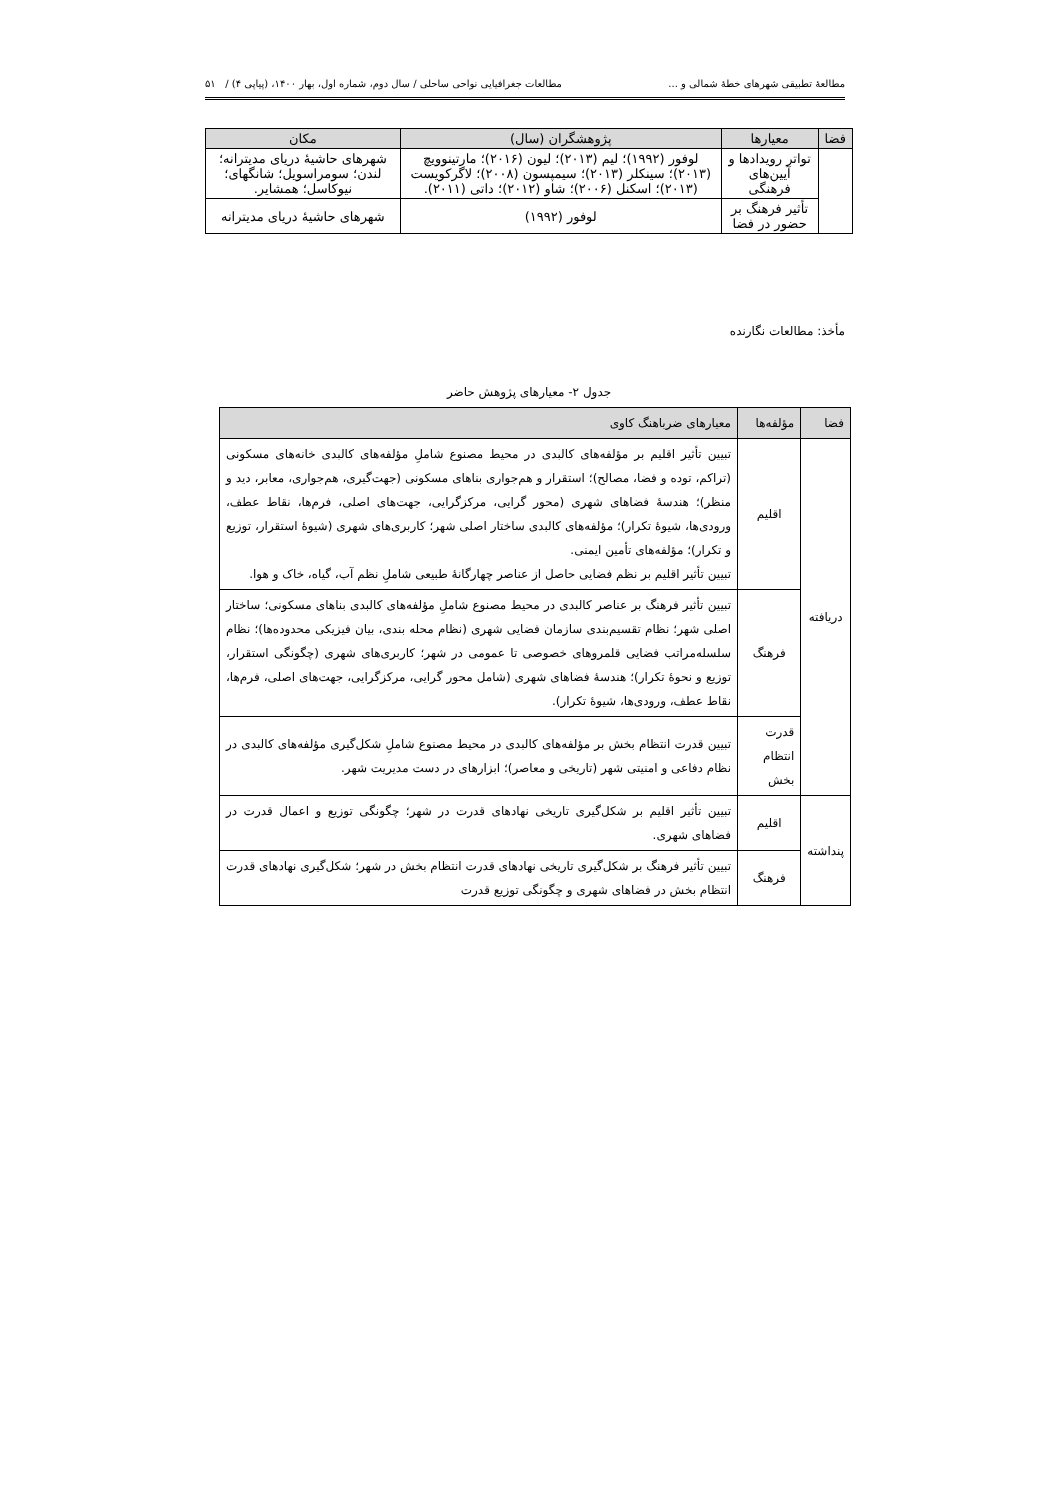مطالعهٔ تطبیقی شهرهای خطهٔ شمالی و ... مطالعات جغرافیایی نواحی ساحلی / سال دوم، شماره اول، بهار ۱۴۰۰، (پیاپی ۴) / ۵۱
| فضا | معیارها | پژوهشگران (سال) | مکان |
| --- | --- | --- | --- |
| | تواتر رویدادها و آیین‌های فرهنگی | لوفور (۱۹۹۲)؛ لیم (۲۰۱۳)؛ لیون (۲۰۱۶)؛ مارتینوویچ (۲۰۱۳)؛ سینکلر (۲۰۱۳)؛ سیمپسون (۲۰۰۸)؛ لاگرکویست (۲۰۱۳)؛ اسکنل (۲۰۰۶)؛ شاو (۲۰۱۲)؛ داتی (۲۰۱۱). | شهرهای حاشیهٔ دریای مدیترانه؛ لندن؛ سومراسویل؛ شانگهای؛ نیوکاسل؛ همشایر. |
| | تأثیر فرهنگ بر حضور در فضا | لوفور (۱۹۹۲) | شهرهای حاشیهٔ دریای مدیترانه |
مأخذ: مطالعات نگارنده
جدول ۲- معیارهای پژوهش حاضر
| فضا | مؤلفه‌ها | معیارهای ضرباهنگ کاوی |
| --- | --- | --- |
| دریافته | اقلیم | تبیین تأثیر اقلیم بر مؤلفه‌های کالبدی در محیط مصنوع شاملِ مؤلفه‌های کالبدی خانه‌های مسکونی (تراکم، توده و فضا، مصالح)؛ استقرار و هم‌جواری بناهای مسکونی (جهت‌گیری، هم‌جواری، معابر، دید و منظر)؛ هندسهٔ فضاهای شهری (محور گرایی، مرکزگرایی، جهت‌های اصلی، فرم‌ها، نقاط عطف، ورودی‌ها، شیوهٔ تکرار)؛ مؤلفه‌های کالبدی ساختار اصلی شهر؛ کاربری‌های شهری (شیوهٔ استقرار، توزیع و تکرار)؛ مؤلفه‌های تأمین ایمنی. تبیین تأثیر اقلیم بر نظم فضایی حاصل از عناصر چهارگانهٔ طبیعی شاملِ نظم آب، گیاه، خاک و هوا. |
| | فرهنگ | تبیین تأثیر فرهنگ بر عناصر کالبدی در محیط مصنوع شاملِ مؤلفه‌های کالبدی بناهای مسکونی؛ ساختار اصلی شهر؛ نظام تقسیم‌بندی سازمان فضایی شهری (نظام محله بندی، بیان فیزیکی محدوده‌ها)؛ نظام سلسله‌مراتب فضایی قلمروهای خصوصی تا عمومی در شهر؛ کاربری‌های شهری (چگونگی استقرار، توزیع و نحوهٔ تکرار)؛ هندسهٔ فضاهای شهری (شامل محور گرایی، مرکزگرایی، جهت‌های اصلی، فرم‌ها، نقاط عطف، ورودی‌ها، شیوهٔ تکرار). |
| | قدرت انتظام بخش | تبیین قدرت انتظام بخش بر مؤلفه‌های کالبدی در محیط مصنوع شاملِ شکل‌گیری مؤلفه‌های کالبدی در نظام دفاعی و امنیتی شهر (تاریخی و معاصر)؛ ابزارهای در دست مدیریت شهر. |
| پنداشته | اقلیم | تبیین تأثیر اقلیم بر شکل‌گیری تاریخی نهادهای قدرت در شهر؛ چگونگی توزیع و اعمال قدرت در فضاهای شهری. |
| | فرهنگ | تبیین تأثیر فرهنگ بر شکل‌گیری تاریخی نهادهای قدرت انتظام بخش در شهر؛ شکل‌گیری نهادهای قدرت انتظام بخش در فضاهای شهری و چگونگی توزیع قدرت |